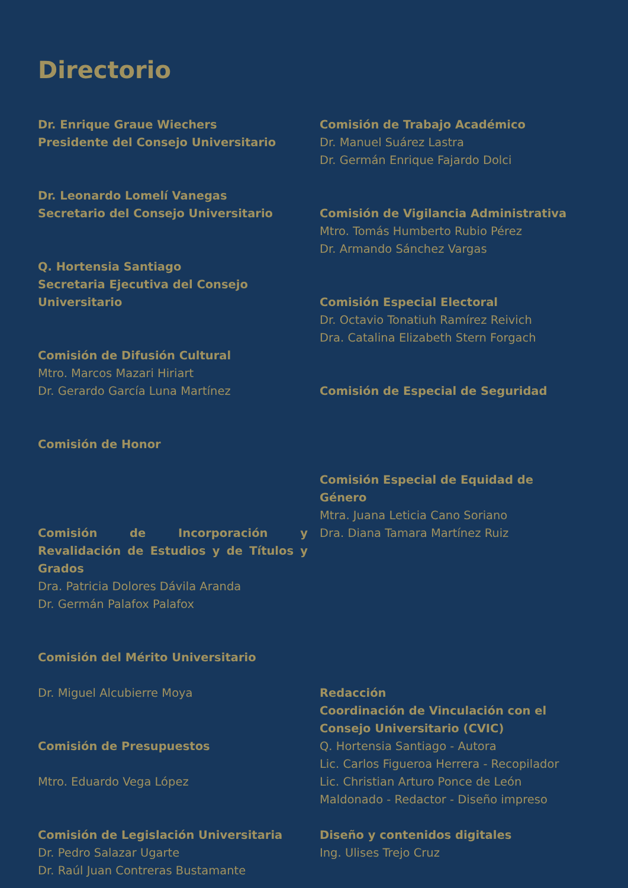Directorio
Dr. Enrique Graue Wiechers
Presidente del Consejo Universitario
Dr. Leonardo Lomelí Vanegas
Secretario del Consejo Universitario
Q. Hortensia Santiago
Secretaria Ejecutiva del Consejo Universitario
Comisión de Difusión Cultural
Mtro. Marcos Mazari Hiriart
Dr. Gerardo García Luna Martínez
Comisión de Honor
Comisión de Incorporación y Revalidación de Estudios y de Títulos y Grados
Dra. Patricia Dolores Dávila Aranda
Dr. Germán Palafox Palafox
Comisión del Mérito Universitario
Dr. Miguel Alcubierre Moya
Comisión de Presupuestos
Mtro. Eduardo Vega López
Comisión de Legislación Universitaria
Dr. Pedro Salazar Ugarte
Dr. Raúl Juan Contreras Bustamante
Comisión de Trabajo Académico
Dr. Manuel Suárez Lastra
Dr. Germán Enrique Fajardo Dolci
Comisión de Vigilancia Administrativa
Mtro. Tomás Humberto Rubio Pérez
Dr. Armando Sánchez Vargas
Comisión Especial Electoral
Dr. Octavio Tonatiuh Ramírez Reivich
Dra. Catalina Elizabeth Stern Forgach
Comisión de Especial de Seguridad
Comisión Especial de Equidad de Género
Mtra. Juana Leticia Cano Soriano
Dra. Diana Tamara Martínez Ruiz
Redacción
Coordinación de Vinculación con el Consejo Universitario (CVIC)
Q. Hortensia Santiago - Autora
Lic. Carlos Figueroa Herrera - Recopilador
Lic. Christian Arturo Ponce de León Maldonado - Redactor - Diseño impreso
Diseño y contenidos digitales
Ing. Ulises Trejo Cruz